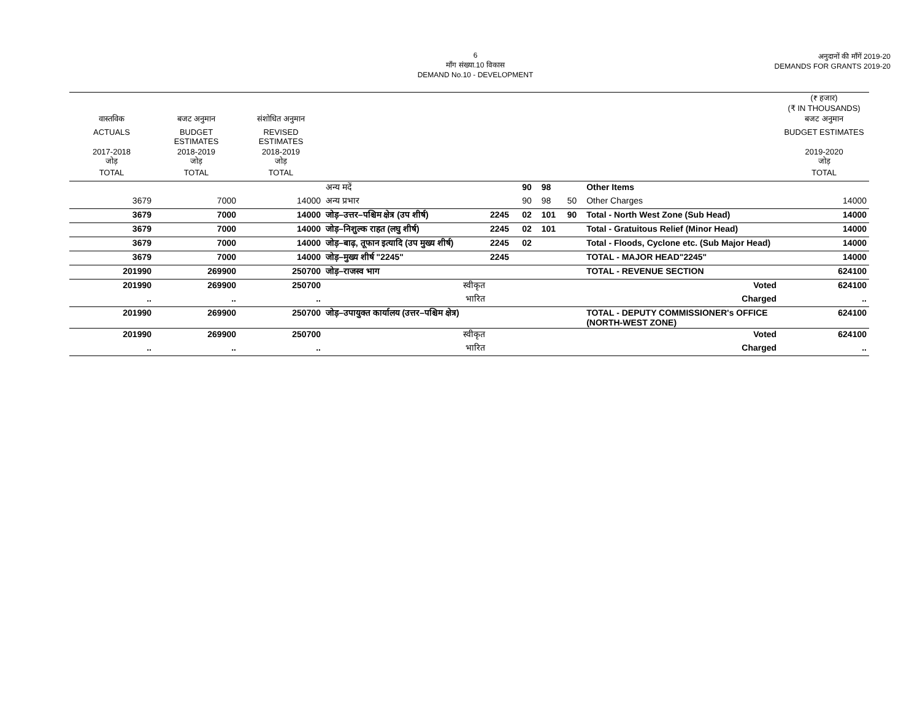6
माँग संख्या.10 विकास
DEMAND No.10 - DEVELOPMENT
अनुदानों की माँगें 2019-20
DEMANDS FOR GRANTS 2019-20
| | | | | | | | | | (₹ हजार) (₹ IN THOUSANDS) |
| --- | --- | --- | --- | --- | --- | --- | --- | --- | --- |
| वास्तविक | बजट अनुमान | संशोधित अनुमान | | | | | | | बजट अनुमान |
| ACTUALS | BUDGET ESTIMATES | REVISED ESTIMATES | | | | | | | BUDGET ESTIMATES |
| 2017-2018 जोड़ | 2018-2019 जोड़ | 2018-2019 जोड़ | | | | | | | 2019-2020 जोड़ |
| TOTAL | TOTAL | TOTAL | | | | | | | TOTAL |
| | | | अन्य मदें | | 90 | 98 | | Other Items | |
| 3679 | 7000 | 14000 | अन्य प्रभार | | 90 | 98 | 50 | Other Charges | 14000 |
| 3679 | 7000 | 14000 | जोड़–उत्तर–पश्चिम क्षेत्र (उप शीर्ष) | 2245 | 02 | 101 | 90 | Total - North West Zone (Sub Head) | 14000 |
| 3679 | 7000 | 14000 | जोड़–निशुल्क राहत (लघु शीर्ष) | 2245 | 02 | 101 | | Total - Gratuitous Relief (Minor Head) | 14000 |
| 3679 | 7000 | 14000 | जोड़–बाढ़, तूफान इत्यादि (उप मुख्य शीर्ष) | 2245 | 02 | | | Total - Floods, Cyclone etc. (Sub Major Head) | 14000 |
| 3679 | 7000 | 14000 | जोड़–मुख्य शीर्ष "2245" | 2245 | | | | TOTAL - MAJOR HEAD"2245" | 14000 |
| 201990 | 269900 | 250700 | जोड़–राजस्व भाग | | | | | TOTAL - REVENUE SECTION | 624100 |
| 201990 | 269900 | 250700 | स्वीकृत | | | | | Voted | 624100 |
| .. | .. | .. | भारित | | | | | Charged | .. |
| 201990 | 269900 | 250700 | जोड़–उपायुक्त कार्यालय (उत्तर–पश्चिम क्षेत्र) | | | | | TOTAL - DEPUTY COMMISSIONER's OFFICE (NORTH-WEST ZONE) | 624100 |
| 201990 | 269900 | 250700 | स्वीकृत | | | | | Voted | 624100 |
| .. | .. | .. | भारित | | | | | Charged | .. |